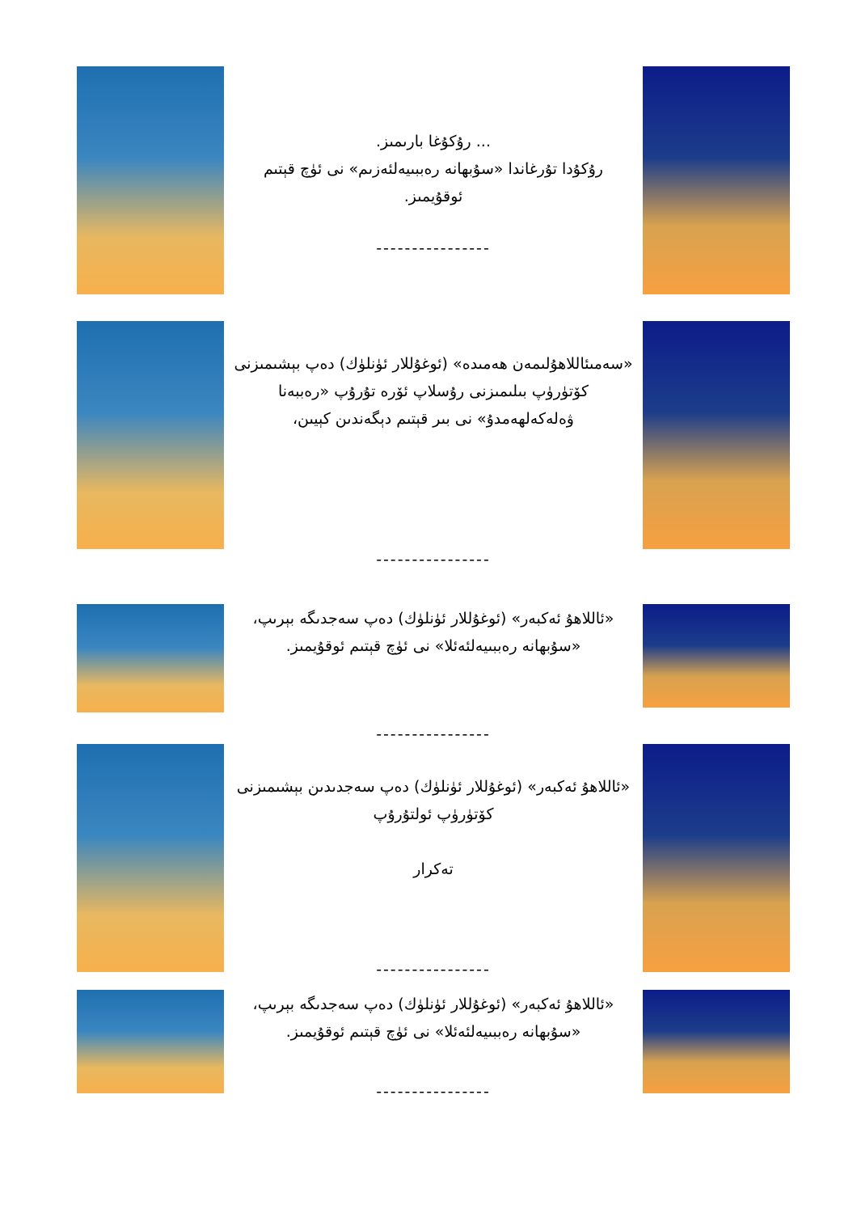... رۇكۇغا بارىمىز.
رۇكۇدا تۇرغاندا «سۇبھانە رەببىيەلئەزىم» نى ئۈچ قېتىم ئوقۇيمىز.
----------------
«سەمىئاللاھۇلىمەن ھەمىدە» (ئوغۇللار ئۈنلۈك) دەپ بېشىمىزنى كۆتۈرۈپ بىلىمىزنى رۇسلاپ ئۆرە تۇرۇپ «رەببەنا ۋەلەكەلھەمدۇ» نى بىر قېتىم دېگەندىن كېيىن،
----------------
«ئاللاھۇ ئەكبەر» (ئوغۇللار ئۈنلۈك) دەپ سەجدىگە بېرىپ، «سۇبھانە رەببىيەلئەئلا» نى ئۈچ قېتىم ئوقۇيمىز.
----------------
«ئاللاھۇ ئەكبەر» (ئوغۇللار ئۈنلۈك) دەپ سەجدىدىن بېشىمىزنى كۆتۈرۈپ ئولتۇرۇپ
تەكرار
----------------
«ئاللاھۇ ئەكبەر» (ئوغۇللار ئۈنلۈك) دەپ سەجدىگە بېرىپ، «سۇبھانە رەببىيەلئەئلا» نى ئۈچ قېتىم ئوقۇيمىز.
----------------